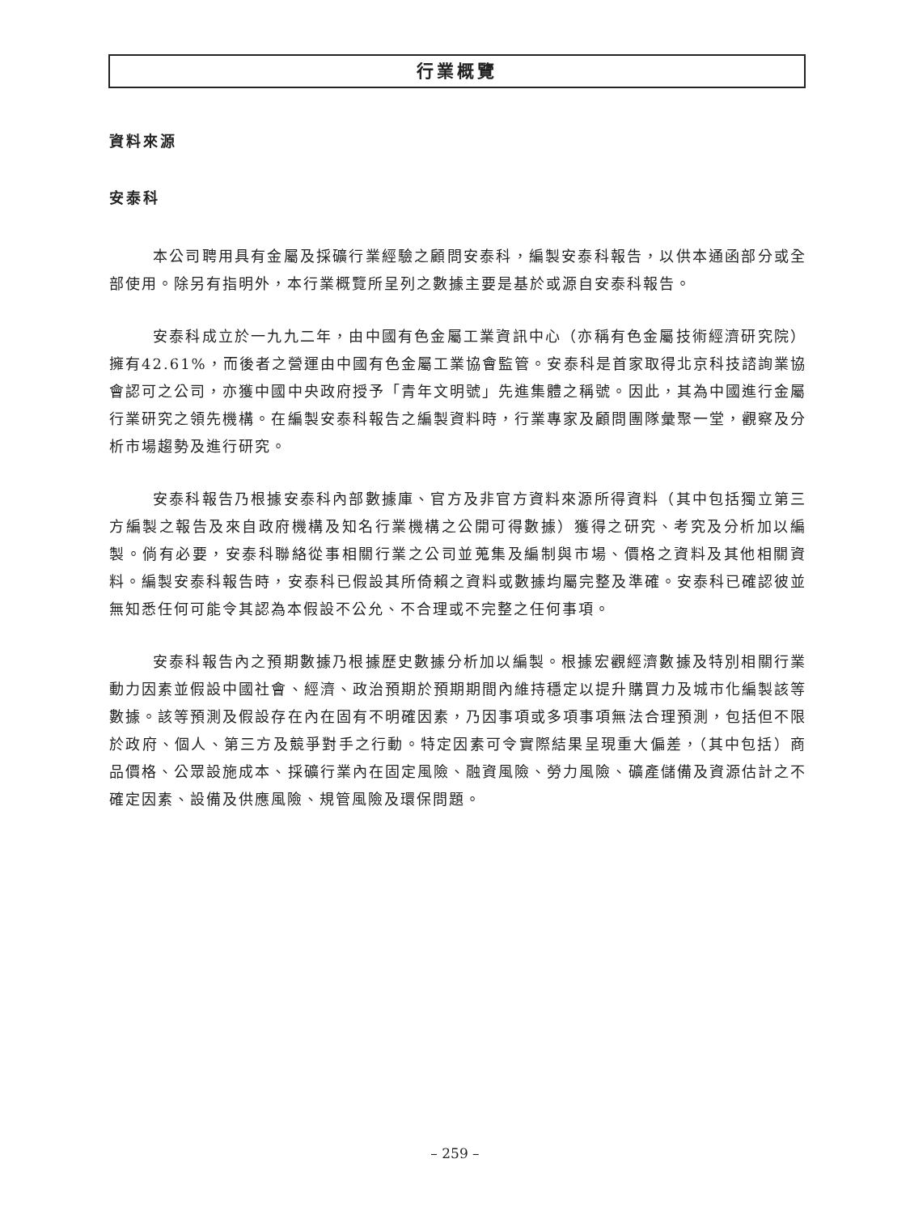行業概覽
資料來源
安泰科
本公司聘用具有金屬及採礦行業經驗之顧問安泰科，編製安泰科報告，以供本通函部分或全部使用。除另有指明外，本行業概覽所呈列之數據主要是基於或源自安泰科報告。
安泰科成立於一九九二年，由中國有色金屬工業資訊中心（亦稱有色金屬技術經濟研究院）擁有42.61%，而後者之營運由中國有色金屬工業協會監管。安泰科是首家取得北京科技諮詢業協會認可之公司，亦獲中國中央政府授予「青年文明號」先進集體之稱號。因此，其為中國進行金屬行業研究之領先機構。在編製安泰科報告之編製資料時，行業專家及顧問團隊彙聚一堂，觀察及分析市場趨勢及進行研究。
安泰科報告乃根據安泰科內部數據庫、官方及非官方資料來源所得資料（其中包括獨立第三方編製之報告及來自政府機構及知名行業機構之公開可得數據）獲得之研究、考究及分析加以編製。倘有必要，安泰科聯絡從事相關行業之公司並蒐集及編制與市場、價格之資料及其他相關資料。編製安泰科報告時，安泰科已假設其所倚賴之資料或數據均屬完整及準確。安泰科已確認彼並無知悉任何可能令其認為本假設不公允、不合理或不完整之任何事項。
安泰科報告內之預期數據乃根據歷史數據分析加以編製。根據宏觀經濟數據及特別相關行業動力因素並假設中國社會、經濟、政治預期於預期期間內維持穩定以提升購買力及城市化編製該等數據。該等預測及假設存在內在固有不明確因素，乃因事項或多項事項無法合理預測，包括但不限於政府、個人、第三方及競爭對手之行動。特定因素可令實際結果呈現重大偏差，（其中包括）商品價格、公眾設施成本、採礦行業內在固定風險、融資風險、勞力風險、礦產儲備及資源估計之不確定因素、設備及供應風險、規管風險及環保問題。
– 259 –